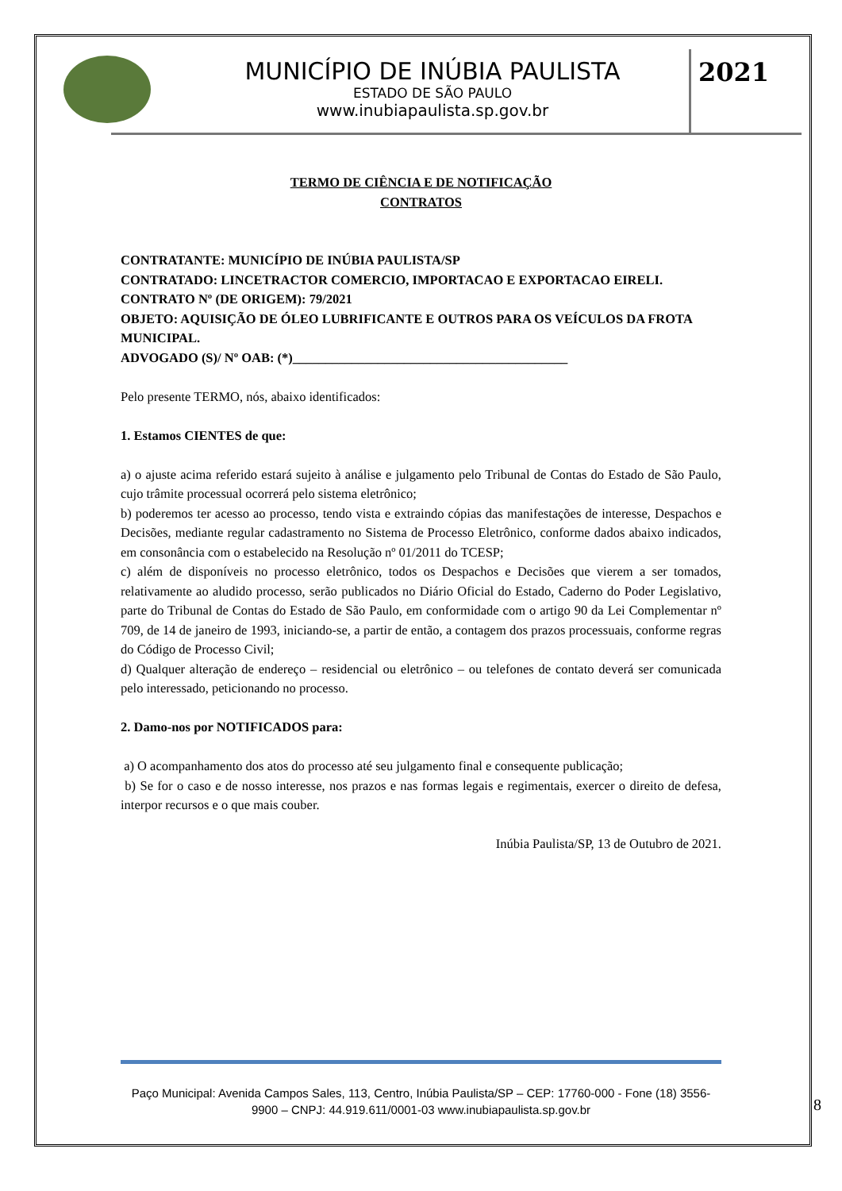MUNICÍPIO DE INÚBIA PAULISTA
ESTADO DE SÃO PAULO
www.inubiapaulista.sp.gov.br
2021
TERMO DE CIÊNCIA E DE NOTIFICAÇÃO
CONTRATOS
CONTRATANTE: MUNICÍPIO DE INÚBIA PAULISTA/SP
CONTRATADO: LINCETRACTOR COMERCIO, IMPORTACAO E EXPORTACAO EIRELI.
CONTRATO Nº (DE ORIGEM): 79/2021
OBJETO: AQUISIÇÃO DE ÓLEO LUBRIFICANTE E OUTROS PARA OS VEÍCULOS DA FROTA MUNICIPAL.
ADVOGADO (S)/ Nº OAB: (*)__________________________________________
Pelo presente TERMO, nós, abaixo identificados:
1. Estamos CIENTES de que:
a) o ajuste acima referido estará sujeito à análise e julgamento pelo Tribunal de Contas do Estado de São Paulo, cujo trâmite processual ocorrerá pelo sistema eletrônico;
b) poderemos ter acesso ao processo, tendo vista e extraindo cópias das manifestações de interesse, Despachos e Decisões, mediante regular cadastramento no Sistema de Processo Eletrônico, conforme dados abaixo indicados, em consonância com o estabelecido na Resolução nº 01/2011 do TCESP;
c) além de disponíveis no processo eletrônico, todos os Despachos e Decisões que vierem a ser tomados, relativamente ao aludido processo, serão publicados no Diário Oficial do Estado, Caderno do Poder Legislativo, parte do Tribunal de Contas do Estado de São Paulo, em conformidade com o artigo 90 da Lei Complementar nº 709, de 14 de janeiro de 1993, iniciando-se, a partir de então, a contagem dos prazos processuais, conforme regras do Código de Processo Civil;
d) Qualquer alteração de endereço – residencial ou eletrônico – ou telefones de contato deverá ser comunicada pelo interessado, peticionando no processo.
2. Damo-nos por NOTIFICADOS para:
a) O acompanhamento dos atos do processo até seu julgamento final e consequente publicação;
b) Se for o caso e de nosso interesse, nos prazos e nas formas legais e regimentais, exercer o direito de defesa, interpor recursos e o que mais couber.
Inúbia Paulista/SP, 13 de Outubro de 2021.
Paço Municipal: Avenida Campos Sales, 113, Centro, Inúbia Paulista/SP – CEP: 17760-000 - Fone (18) 3556-9900 – CNPJ: 44.919.611/0001-03 www.inubiapaulista.sp.gov.br
8